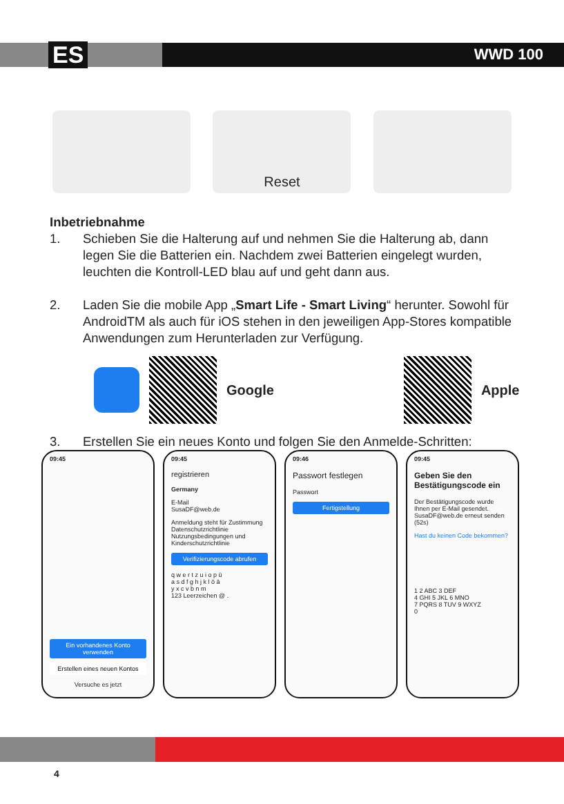ES WWD 100
Reset
Inbetriebnahme
1. Schieben Sie die Halterung auf und nehmen Sie die Halterung ab, dann legen Sie die Batterien ein. Nachdem zwei Batterien eingelegt wurden, leuchten die Kontroll-LED blau auf und geht dann aus.
2. Laden Sie die mobile App „Smart Life - Smart Living“ herunter. Sowohl für AndroidTM als auch für iOS stehen in den jeweiligen App-Stores kompatible Anwendungen zum Herunterladen zur Verfügung.
Google Apple
3. Erstellen Sie ein neues Konto und folgen Sie den Anmelde-Schritten:
09:45
Ein vorhandenes Konto verwenden
Erstellen eines neuen Kontos
Versuche es jetzt
09:45
registrieren
Germany
E-Mail
SusaDF@web.de
Anmeldung steht für Zustimmung Datenschutzrichtlinie Nutzungsbedingungen und Kinderschutzrichtlinie
Verifizierungscode abrufen
q w e r t z u i o p ü
a s d f g h j k l ö ä
y x c v b n m
123 Leerzeichen @ .
09:46
Passwort festlegen
Passwort
Fertigstellung
09:45
Geben Sie den Bestätigungscode ein
Der Bestätigungscode wurde Ihnen per E-Mail gesendet. SusaDF@web.de erneut senden (52s)
Hast du keinen Code bekommen?
1 2 ABC 3 DEF
4 GHI 5 JKL 6 MNO
7 PQRS 8 TUV 9 WXYZ
0
4